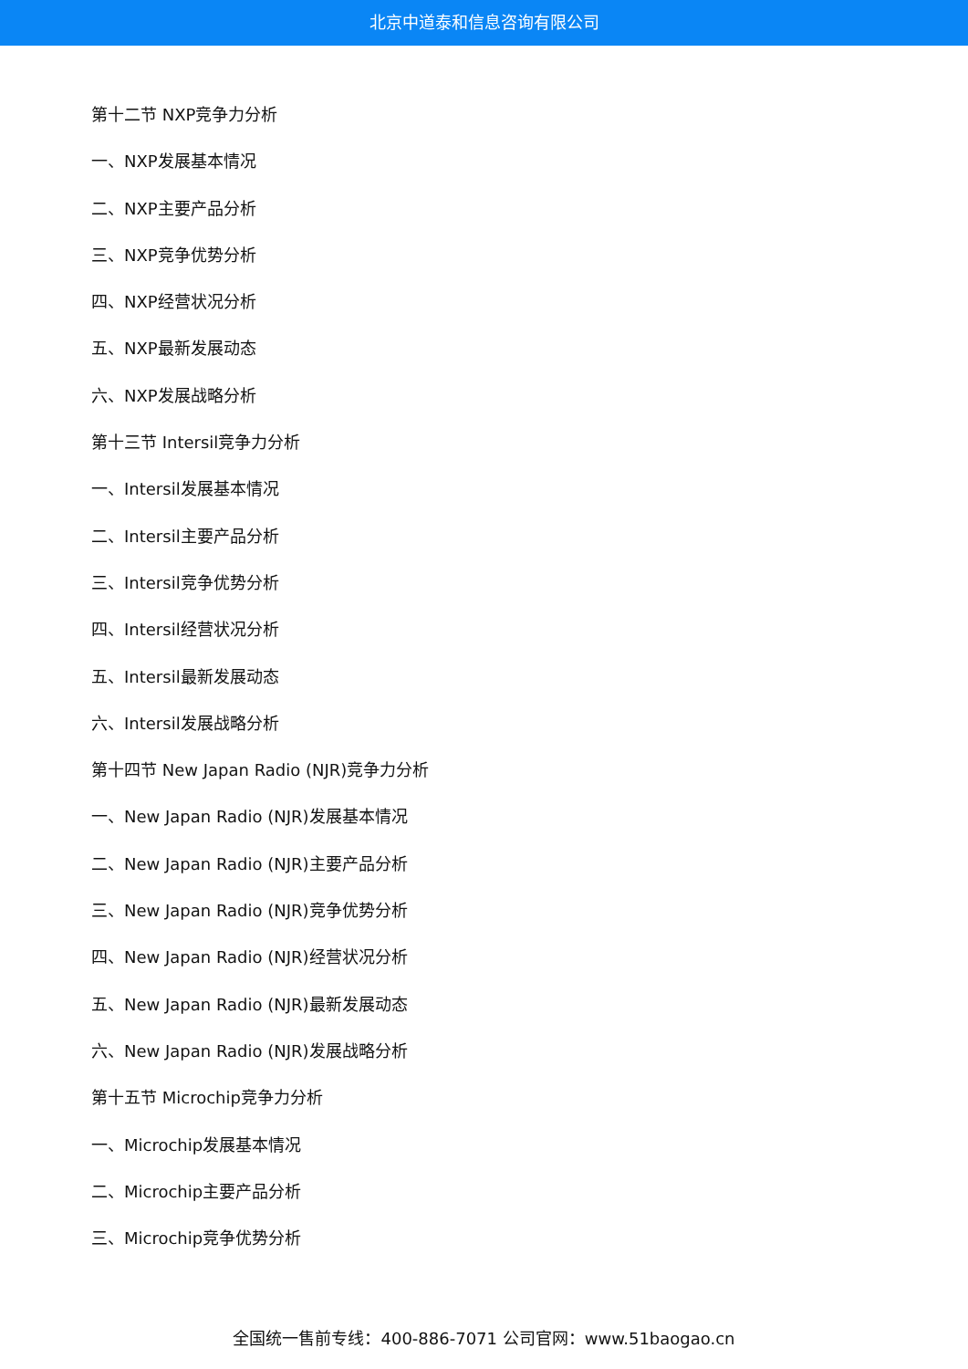北京中道泰和信息咨询有限公司
第十二节 NXP竞争力分析
一、NXP发展基本情况
二、NXP主要产品分析
三、NXP竞争优势分析
四、NXP经营状况分析
五、NXP最新发展动态
六、NXP发展战略分析
第十三节 Intersil竞争力分析
一、Intersil发展基本情况
二、Intersil主要产品分析
三、Intersil竞争优势分析
四、Intersil经营状况分析
五、Intersil最新发展动态
六、Intersil发展战略分析
第十四节 New Japan Radio (NJR)竞争力分析
一、New Japan Radio (NJR)发展基本情况
二、New Japan Radio (NJR)主要产品分析
三、New Japan Radio (NJR)竞争优势分析
四、New Japan Radio (NJR)经营状况分析
五、New Japan Radio (NJR)最新发展动态
六、New Japan Radio (NJR)发展战略分析
第十五节 Microchip竞争力分析
一、Microchip发展基本情况
二、Microchip主要产品分析
三、Microchip竞争优势分析
全国统一售前专线：400-886-7071 公司官网：www.51baogao.cn